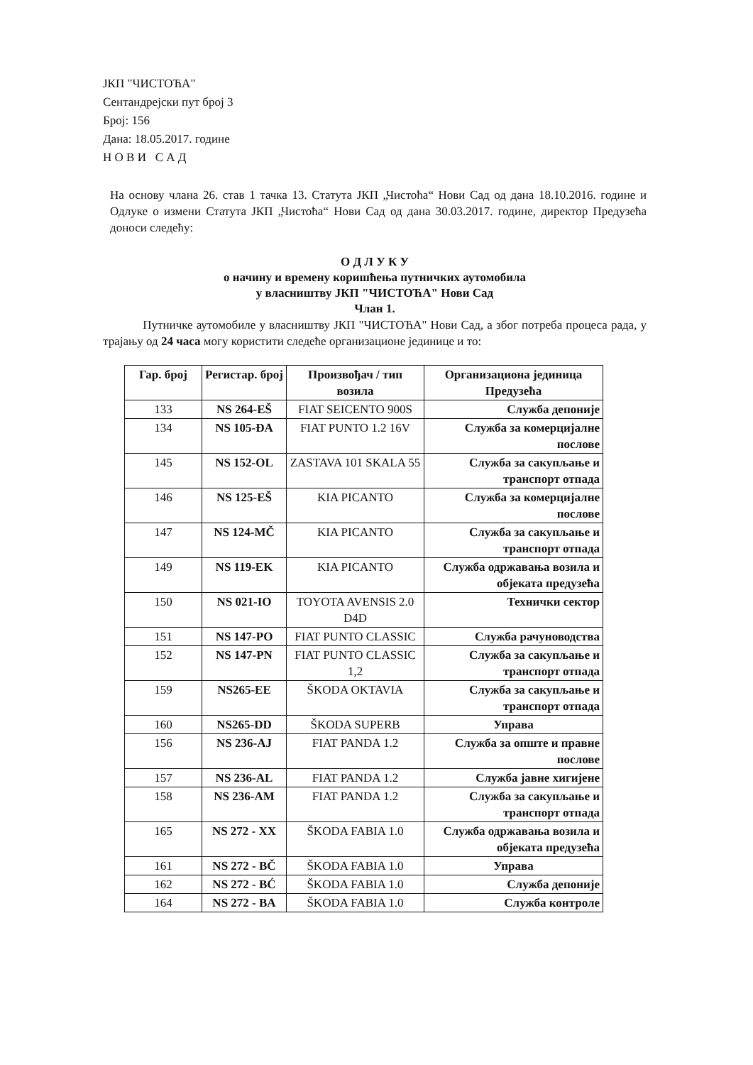ЈКП "ЧИСТОЋА"
Сентандрејски пут број 3
Број: 156
Дана: 18.05.2017. године
Н О В И С А Д
На основу члана 26. став 1 тачка 13. Статута ЈКП „Чистоћа“ Нови Сад од дана 18.10.2016. године и Одлуке о измени Статута ЈКП „Чистоћа“ Нови Сад од дана 30.03.2017. године, директор Предузећа доноси следећу:
О Д Л У К У
о начину и времену коришћења путничких аутомобила
у власништву ЈКП "ЧИСТОЋА" Нови Сад
Члан 1.
Путничке аутомобиле у власништву ЈКП "ЧИСТОЋА" Нови Сад, а због потреба процеса рада, у трајању од 24 часа могу користити следеће организационе јединице и то:
| Гар. број | Регистар. број | Произвођач / тип возила | Организациона јединица Предузећа |
| --- | --- | --- | --- |
| 133 | NS 264-EŠ | FIAT SEICENTO 900S | Служба депоније |
| 134 | NS 105-ĐA | FIAT PUNTO 1.2 16V | Служба за комерцијалне послове |
| 145 | NS 152-OL | ZASTAVA 101 SKALA 55 | Служба за сакупљање и транспорт отпада |
| 146 | NS 125-EŠ | KIA PICANTO | Служба за комерцијалне послове |
| 147 | NS 124-MČ | KIA PICANTO | Служба за сакупљање и транспорт отпада |
| 149 | NS 119-EK | KIA PICANTO | Служба одржавања возила и објеката предузећа |
| 150 | NS 021-IO | TOYOTA AVENSIS 2.0 D4D | Технички сектор |
| 151 | NS 147-PO | FIAT PUNTO CLASSIC | Служба рачуноводства |
| 152 | NS 147-PN | FIAT PUNTO CLASSIC 1,2 | Служба за сакупљање и транспорт отпада |
| 159 | NS265-EE | ŠKODA OKTAVIA | Служба за сакупљање и транспорт отпада |
| 160 | NS265-DD | ŠKODA SUPERB | Управа |
| 156 | NS 236-AJ | FIAT PANDA 1.2 | Служба за опште и правне послове |
| 157 | NS 236-AL | FIAT PANDA 1.2 | Служба јавне хигијене |
| 158 | NS 236-AM | FIAT PANDA 1.2 | Служба за сакупљање и транспорт отпада |
| 165 | NS 272 - XX | ŠKODA FABIA 1.0 | Служба одржавања возила и објеката предузећа |
| 161 | NS 272 - BČ | ŠKODA FABIA 1.0 | Управа |
| 162 | NS 272 - BĆ | ŠKODA FABIA 1.0 | Служба депоније |
| 164 | NS 272 - BA | ŠKODA FABIA 1.0 | Служба контроле |